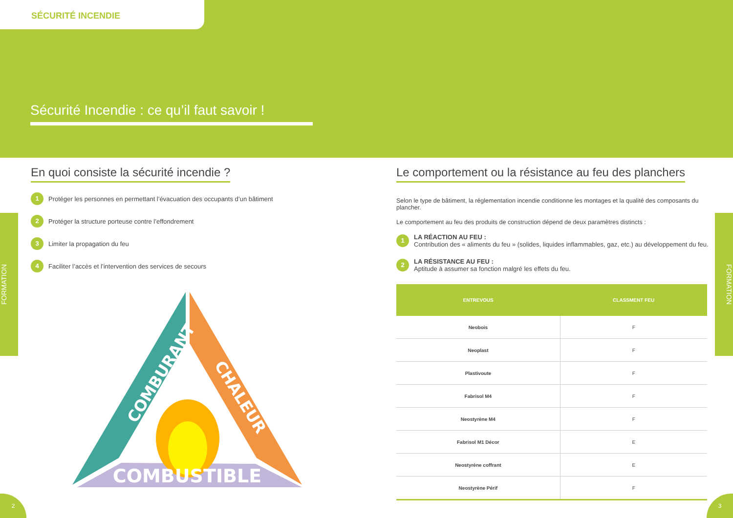SÉCURITÉ INCENDIE
Sécurité Incendie : ce qu’il faut savoir !
FORMATION
FORMATION
En quoi consiste la sécurité incendie ?
1 Protéger les personnes en permettant l’évacuation des occupants d’un bâtiment
2 Protéger la structure porteuse contre l’effondrement
3 Limiter la propagation du feu
4 Faciliter l’accès et l’intervention des services de secours
COMBUSTIBLE
COMBURANT
CHALEUR
Le comportement ou la résistance au feu des planchers
Selon le type de bâtiment, la réglementation incendie conditionne les montages et la qualité des composants du plancher.
Le comportement au feu des produits de construction dépend de deux paramètres distincts :
1
LA RÉACTION AU FEU :
Contribution des « aliments du feu » (solides, liquides inflammables, gaz, etc.) au développement du feu.
2
LA RÉSISTANCE AU FEU :
Aptitude à assumer sa fonction malgré les effets du feu.
| ENTREVOUS | CLASSMENT FEU |
| --- | --- |
| Neobois | F |
| Neoplast | F |
| Plastivoute | F |
| Fabrisol M4 | F |
| Neostyrène M4 | F |
| Fabrisol M1 Décor | E |
| Neostyrène coffrant | E |
| Neostyrène Périf | F |
2 3